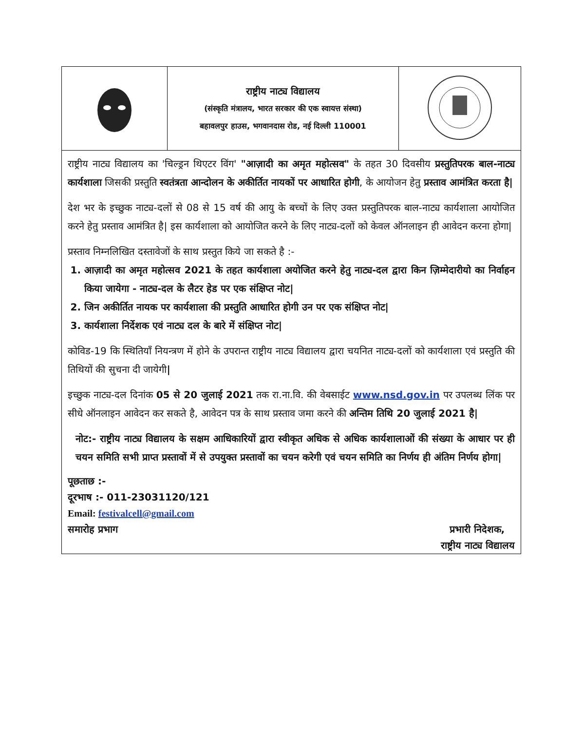| | राष्ट्रीय नाट्य विद्यालय (संस्कृति मंत्रालय, भारत सरकार की एक स्वायत्त संस्था) बहावलपुर हाउस, भगवानदास रोड, नई दिल्ली 110001 | |
राष्ट्रीय नाट्य विद्यालय का 'चिल्ड्रन थिएटर विंग' "आज़ादी का अमृत महोत्सव" के तहत 30 दिवसीय प्रस्तुतिपरक बाल-नाट्य कार्यशाला जिसकी प्रस्तुति स्वतंत्रता आन्दोलन के अकीर्तित नायकों पर आधारित होगी, के आयोजन हेतु प्रस्ताव आमंत्रित करता है|
देश भर के इच्छुक नाट्य-दलों से 08 से 15 वर्ष की आयु के बच्चों के लिए उक्त प्रस्तुतिपरक बाल-नाट्य कार्यशाला आयोजित करने हेतु प्रस्ताव आमंत्रित है| इस कार्यशाला को आयोजित करने के लिए नाट्य-दलों को केवल ऑनलाइन ही आवेदन करना होगा|
प्रस्ताव निम्नलिखित दस्तावेजों के साथ प्रस्तुत किये जा सकते है :-
1. आज़ादी का अमृत महोत्सव 2021 के तहत कार्यशाला अयोजित करने हेतु नाट्य-दल द्वारा किन ज़िम्मेदारीयो का निर्वाहन किया जायेगा - नाट्य-दल के लैटर हेड पर एक संक्षिप्त नोट|
2. जिन अकीर्तित नायक पर कार्यशाला की प्रस्तुति आधारित होगी उन पर एक संक्षिप्त नोट|
3. कार्यशाला निर्देशक एवं नाट्य दल के बारे में संक्षिप्त नोट|
कोविड-19 कि स्थितियाँ नियन्त्रण में होने के उपरान्त राष्ट्रीय नाट्य विद्यालय द्वारा चयनित नाट्य-दलों को कार्यशाला एवं प्रस्तुति की तिथियों की सुचना दी जायेगी|
इच्छुक नाट्य-दल दिनांक 05 से 20 जुलाई 2021 तक रा.ना.वि. की वेबसाईट www.nsd.gov.in पर उपलब्ध लिंक पर सीधे ऑनलाइन आवेदन कर सकते है, आवेदन पत्र के साथ प्रस्ताव जमा करने की अन्तिम तिथि 20 जुलाई 2021 है|
नोट:- राष्ट्रीय नाट्य विद्यालय के सक्षम आधिकारियों द्वारा स्वीकृत अधिक से अधिक कार्यशालाओं की संख्या के आधार पर ही चयन समिति सभी प्राप्त प्रस्तावों में से उपयुक्त प्रस्तावों का चयन करेगी एवं चयन समिति का निर्णय ही अंतिम निर्णय होगा|
पूछताछ :-
दूरभाष :- 011-23031120/121
Email: festivalcell@gmail.com
समारोह प्रभाग प्रभारी निदेशक,
राष्ट्रीय नाट्य विद्यालय